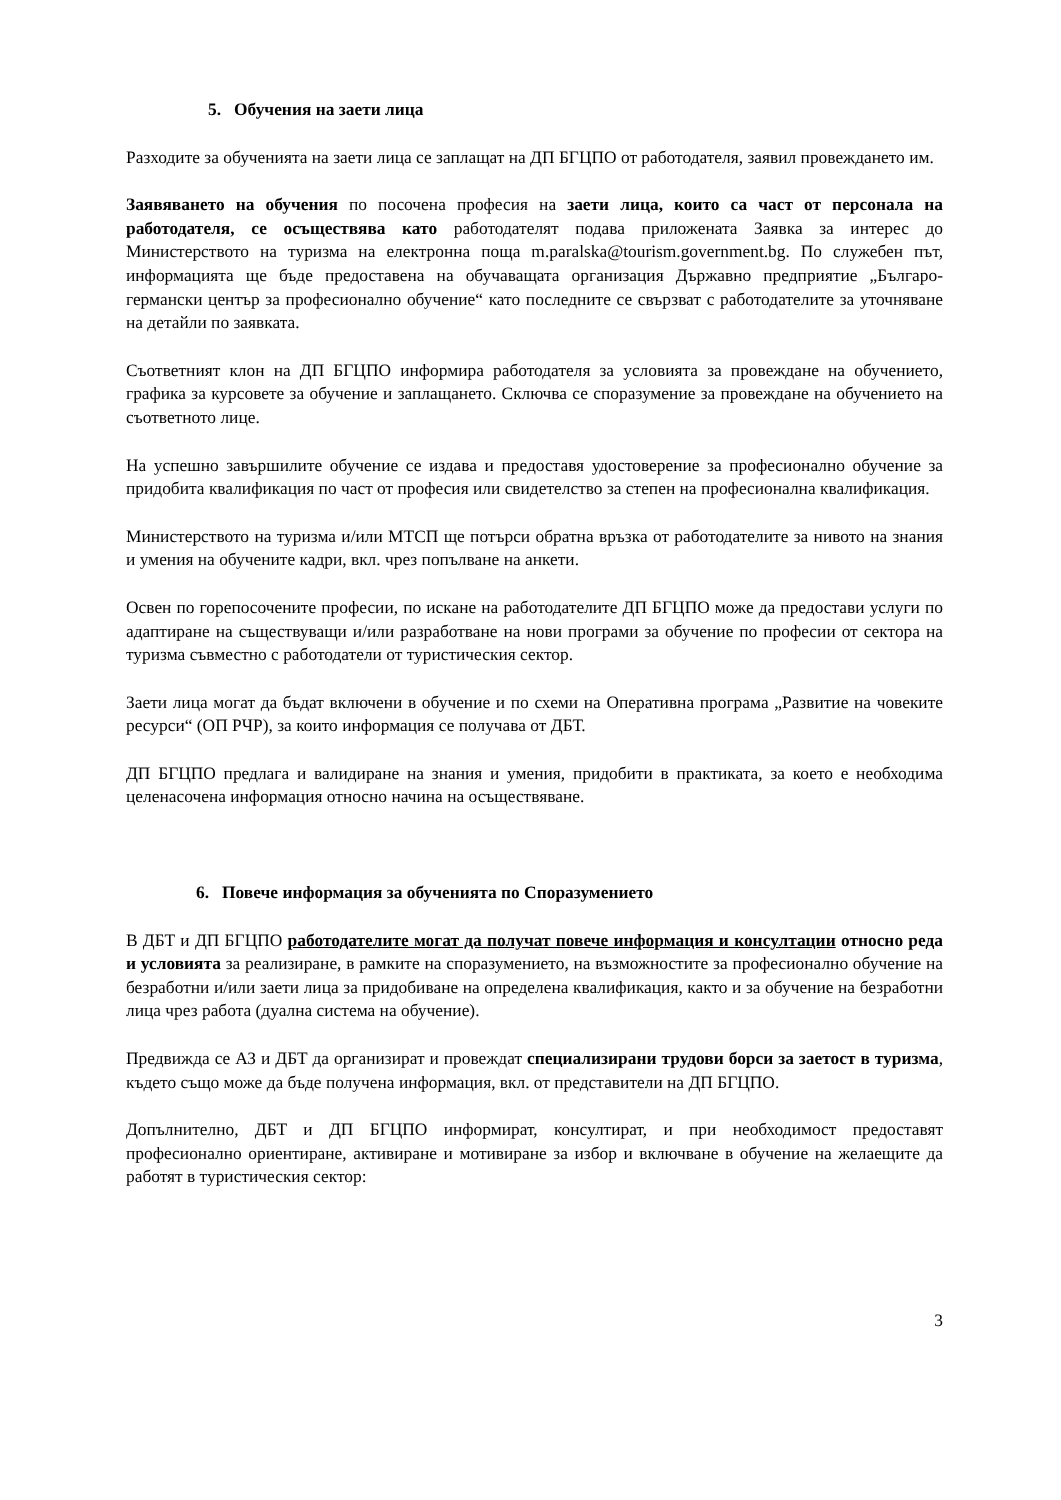5. Обучения на заети лица
Разходите за обученията на заети лица се заплащат на ДП БГЦПО от работодателя, заявил провеждането им.
Заявяването на обучения по посочена професия на заети лица, които са част от персонала на работодателя, се осъществява като работодателят подава приложената Заявка за интерес до Министерството на туризма на електронна поща m.paralska@tourism.government.bg. По служебен път, информацията ще бъде предоставена на обучаващата организация Държавно предприятие „Българо-германски център за професионално обучение“ като последните се свързват с работодателите за уточняване на детайли по заявката.
Съответният клон на ДП БГЦПО информира работодателя за условията за провеждане на обучението, графика за курсовете за обучение и заплащането. Сключва се споразумение за провеждане на обучението на съответното лице.
На успешно завършилите обучение се издава и предоставя удостоверение за професионално обучение за придобита квалификация по част от професия или свидетелство за степен на професионална квалификация.
Министерството на туризма и/или МТСП ще потърси обратна връзка от работодателите за нивото на знания и умения на обучените кадри, вкл. чрез попълване на анкети.
Освен по горепосочените професии, по искане на работодателите ДП БГЦПО може да предостави услуги по адаптиране на съществуващи и/или разработване на нови програми за обучение по професии от сектора на туризма съвместно с работодатели от туристическия сектор.
Заети лица могат да бъдат включени в обучение и по схеми на Оперативна програма „Развитие на човеките ресурси“ (ОП РЧР), за които информация се получава от ДБТ.
ДП БГЦПО предлага и валидиране на знания и умения, придобити в практиката, за което е необходима целенасочена информация относно начина на осъществяване.
6. Повече информация за обученията по Споразумението
В ДБТ и ДП БГЦПО работодателите могат да получат повече информация и консултации относно реда и условията за реализиране, в рамките на споразумението, на възможностите за професионално обучение на безработни и/или заети лица за придобиване на определена квалификация, както и за обучение на безработни лица чрез работа (дуална система на обучение).
Предвижда се АЗ и ДБТ да организират и провеждат специализирани трудови борси за заетост в туризма, където също може да бъде получена информация, вкл. от представители на ДП БГЦПО.
Допълнително, ДБТ и ДП БГЦПО информират, консултират, и при необходимост предоставят професионално ориентиране, активиране и мотивиране за избор и включване в обучение на желаещите да работят в туристическия сектор:
3